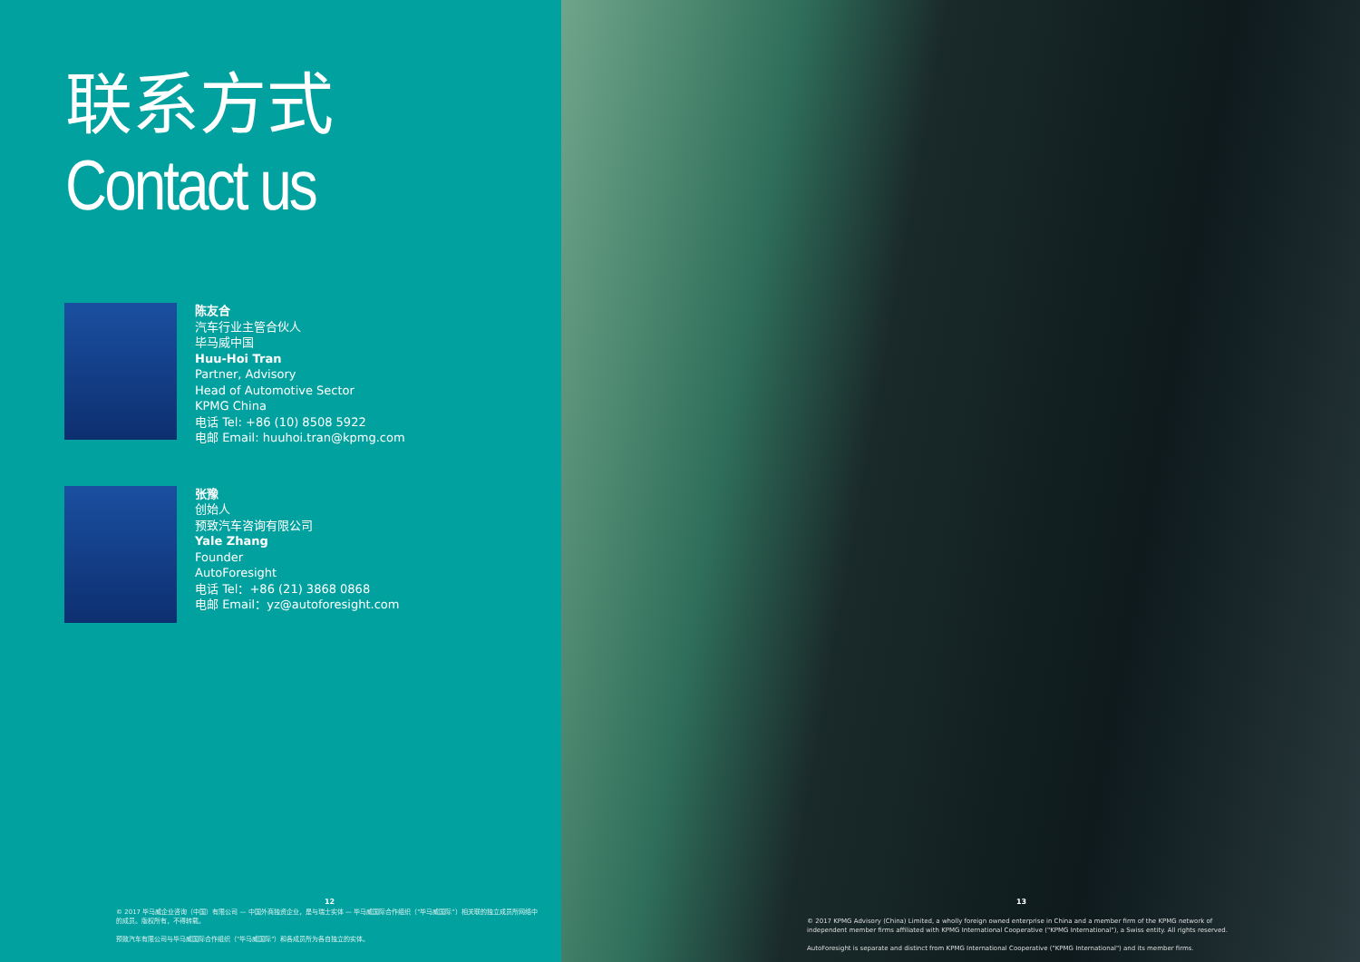联系方式
Contact us
陈友合
汽车行业主管合伙人
毕马威中国
Huu-Hoi Tran
Partner, Advisory
Head of Automotive Sector
KPMG China
电话 Tel: +86 (10) 8508 5922
电邮 Email: huuhoi.tran@kpmg.com
张豫
创始人
预致汽车咨询有限公司
Yale Zhang
Founder
AutoForesight
电话 Tel：+86 (21) 3868 0868
电邮 Email：yz@autoforesight.com
12
© 2017 毕马威企业咨询（中国）有限公司 — 中国外商独资企业，是与瑞士实体 — 毕马威国际合作组织（"毕马威国际"）相关联的独立成员所网络中的成员。版权所有，不得转载。
预致汽车有限公司与毕马威国际合作组织（"毕马威国际"）和各成员所为各自独立的实体。
13
© 2017 KPMG Advisory (China) Limited, a wholly foreign owned enterprise in China and a member firm of the KPMG network of independent member firms affiliated with KPMG International Cooperative ("KPMG International"), a Swiss entity. All rights reserved.
AutoForesight is separate and distinct from KPMG International Cooperative ("KPMG International") and its member firms.